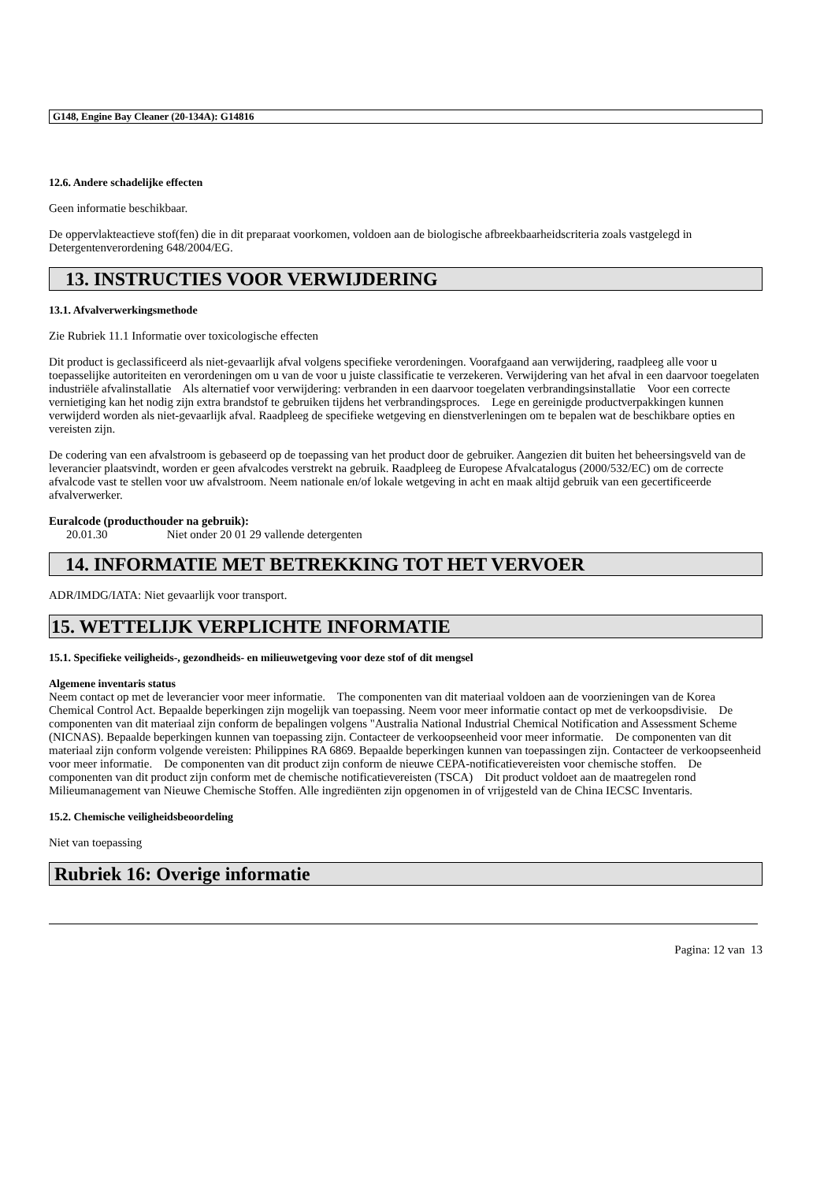G148, Engine Bay Cleaner (20-134A): G14816
12.6. Andere schadelijke effecten
Geen informatie beschikbaar.
De oppervlakteactieve stof(fen) die in dit preparaat voorkomen, voldoen aan de biologische afbreekbaarheidscriteria zoals vastgelegd in Detergentenverordening 648/2004/EG.
13. INSTRUCTIES VOOR VERWIJDERING
13.1. Afvalverwerkingsmethode
Zie Rubriek 11.1 Informatie over toxicologische effecten
Dit product is geclassificeerd als niet-gevaarlijk afval volgens specifieke verordeningen. Voorafgaand aan verwijdering, raadpleeg alle voor u toepasselijke autoriteiten en verordeningen om u van de voor u juiste classificatie te verzekeren. Verwijdering van het afval in een daarvoor toegelaten industriële afvalinstallatie Als alternatief voor verwijdering: verbranden in een daarvoor toegelaten verbrandingsinstallatie Voor een correcte vernietiging kan het nodig zijn extra brandstof te gebruiken tijdens het verbrandingsproces. Lege en gereinigde productverpakkingen kunnen verwijderd worden als niet-gevaarlijk afval. Raadpleeg de specifieke wetgeving en dienstverleningen om te bepalen wat de beschikbare opties en vereisten zijn.
De codering van een afvalstroom is gebaseerd op de toepassing van het product door de gebruiker. Aangezien dit buiten het beheersingsveld van de leverancier plaatsvindt, worden er geen afvalcodes verstrekt na gebruik. Raadpleeg de Europese Afvalcatalogus (2000/532/EC) om de correcte afvalcode vast te stellen voor uw afvalstroom. Neem nationale en/of lokale wetgeving in acht en maak altijd gebruik van een gecertificeerde afvalverwerker.
Euralcode (producthouder na gebruik):
20.01.30 Niet onder 20 01 29 vallende detergenten
14. INFORMATIE MET BETREKKING TOT HET VERVOER
ADR/IMDG/IATA: Niet gevaarlijk voor transport.
15. WETTELIJK VERPLICHTE INFORMATIE
15.1. Specifieke veiligheids-, gezondheids- en milieuwetgeving voor deze stof of dit mengsel
Algemene inventaris status
Neem contact op met de leverancier voor meer informatie. The componenten van dit materiaal voldoen aan de voorzieningen van de Korea Chemical Control Act. Bepaalde beperkingen zijn mogelijk van toepassing. Neem voor meer informatie contact op met de verkoopsdivisie. De componenten van dit materiaal zijn conform de bepalingen volgens "Australia National Industrial Chemical Notification and Assessment Scheme (NICNAS). Bepaalde beperkingen kunnen van toepassing zijn. Contacteer de verkoopseenheid voor meer informatie. De componenten van dit materiaal zijn conform volgende vereisten: Philippines RA 6869. Bepaalde beperkingen kunnen van toepassingen zijn. Contacteer de verkoopseenheid voor meer informatie. De componenten van dit product zijn conform de nieuwe CEPA-notificatievereisten voor chemische stoffen. De componenten van dit product zijn conform met de chemische notificatievereisten (TSCA) Dit product voldoet aan de maatregelen rond Milieumanagement van Nieuwe Chemische Stoffen. Alle ingrediënten zijn opgenomen in of vrijgesteld van de China IECSC Inventaris.
15.2. Chemische veiligheidsbeoordeling
Niet van toepassing
Rubriek 16: Overige informatie
Pagina: 12 van 13